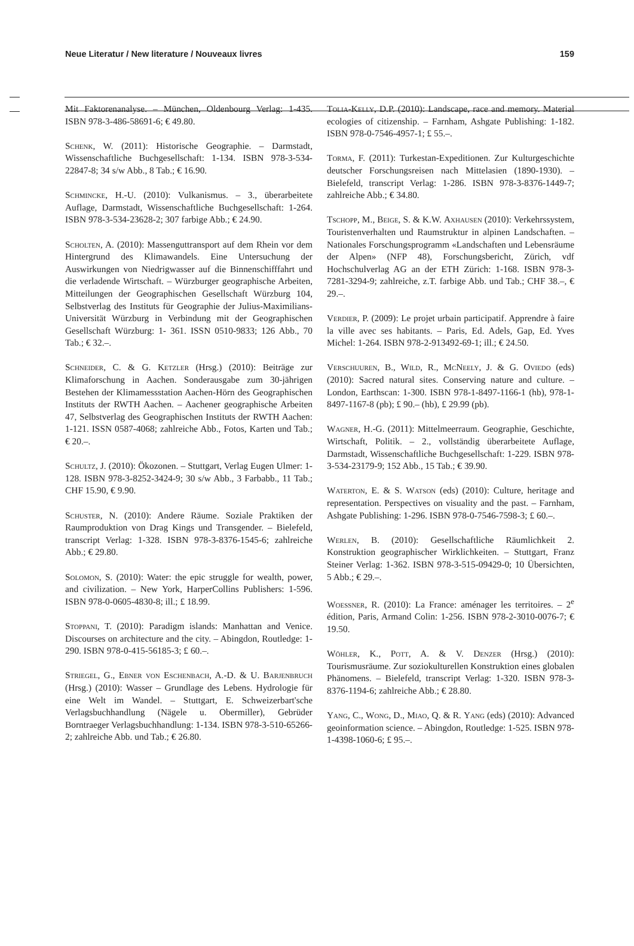Neue Literatur / New literature / Nouveaux livres 159
Mit Faktorenanalyse. – München, Oldenbourg Verlag: 1-435. ISBN 978-3-486-58691-6; € 49.80.
Schenk, W. (2011): Historische Geographie. – Darmstadt, Wissenschaftliche Buchgesellschaft: 1-134. ISBN 978-3-534-22847-8; 34 s/w Abb., 8 Tab.; € 16.90.
Schmincke, H.-U. (2010): Vulkanismus. – 3., überarbeitete Auflage, Darmstadt, Wissenschaftliche Buchgesellschaft: 1-264. ISBN 978-3-534-23628-2; 307 farbige Abb.; € 24.90.
Scholten, A. (2010): Massenguttransport auf dem Rhein vor dem Hintergrund des Klimawandels. Eine Untersuchung der Auswirkungen von Niedrigwasser auf die Binnenschifffahrt und die verladende Wirtschaft. – Würzburger geographische Arbeiten, Mitteilungen der Geographischen Gesellschaft Würzburg 104, Selbstverlag des Instituts für Geographie der Julius-Maximilians-Universität Würzburg in Verbindung mit der Geographischen Gesellschaft Würzburg: 1- 361. ISSN 0510-9833; 126 Abb., 70 Tab.; € 32.–.
Schneider, C. & G. Ketzler (Hrsg.) (2010): Beiträge zur Klimaforschung in Aachen. Sonderausgabe zum 30-jährigen Bestehen der Klimamessstation Aachen-Hörn des Geographischen Instituts der RWTH Aachen. – Aachener geographische Arbeiten 47, Selbstverlag des Geographischen Instituts der RWTH Aachen: 1-121. ISSN 0587-4068; zahlreiche Abb., Fotos, Karten und Tab.; € 20.–.
Schultz, J. (2010): Ökozonen. – Stuttgart, Verlag Eugen Ulmer: 1-128. ISBN 978-3-8252-3424-9; 30 s/w Abb., 3 Farbabb., 11 Tab.; CHF 15.90, € 9.90.
Schuster, N. (2010): Andere Räume. Soziale Praktiken der Raumproduktion von Drag Kings und Transgender. – Bielefeld, transcript Verlag: 1-328. ISBN 978-3-8376-1545-6; zahlreiche Abb.; € 29.80.
Solomon, S. (2010): Water: the epic struggle for wealth, power, and civilization. – New York, HarperCollins Publishers: 1-596. ISBN 978-0-0605-4830-8; ill.; £ 18.99.
Stoppani, T. (2010): Paradigm islands: Manhattan and Venice. Discourses on architecture and the city. – Abingdon, Routledge: 1-290. ISBN 978-0-415-56185-3; £ 60.–.
Striegel, G., Ebner von Eschenbach, A.-D. & U. Barjenbruch (Hrsg.) (2010): Wasser – Grundlage des Lebens. Hydrologie für eine Welt im Wandel. – Stuttgart, E. Schweizerbart'sche Verlagsbuchhandlung (Nägele u. Obermiller), Gebrüder Borntraeger Verlagsbuchhandlung: 1-134. ISBN 978-3-510-65266-2; zahlreiche Abb. und Tab.; € 26.80.
Tolia-Kelly, D.P. (2010): Landscape, race and memory. Material ecologies of citizenship. – Farnham, Ashgate Publishing: 1-182. ISBN 978-0-7546-4957-1; £ 55.–.
Torma, F. (2011): Turkestan-Expeditionen. Zur Kulturgeschichte deutscher Forschungsreisen nach Mittelasien (1890-1930). – Bielefeld, transcript Verlag: 1-286. ISBN 978-3-8376-1449-7; zahlreiche Abb.; € 34.80.
Tschopp, M., Beige, S. & K.W. Axhausen (2010): Verkehrssystem, Touristenverhalten und Raumstruktur in alpinen Landschaften. – Nationales Forschungsprogramm «Landschaften und Lebensräume der Alpen» (NFP 48), Forschungsbericht, Zürich, vdf Hochschulverlag AG an der ETH Zürich: 1-168. ISBN 978-3-7281-3294-9; zahlreiche, z.T. farbige Abb. und Tab.; CHF 38.–, € 29.–.
Verdier, P. (2009): Le projet urbain participatif. Apprendre à faire la ville avec ses habitants. – Paris, Ed. Adels, Gap, Ed. Yves Michel: 1-264. ISBN 978-2-913492-69-1; ill.; € 24.50.
Verschuuren, B., Wild, R., McNeely, J. & G. Oviedo (eds) (2010): Sacred natural sites. Conserving nature and culture. – London, Earthscan: 1-300. ISBN 978-1-8497-1166-1 (hb), 978-1-8497-1167-8 (pb); £ 90.– (hb), £ 29.99 (pb).
Wagner, H.-G. (2011): Mittelmeerraum. Geographie, Geschichte, Wirtschaft, Politik. – 2., vollständig überarbeitete Auflage, Darmstadt, Wissenschaftliche Buchgesellschaft: 1-229. ISBN 978-3-534-23179-9; 152 Abb., 15 Tab.; € 39.90.
Waterton, E. & S. Watson (eds) (2010): Culture, heritage and representation. Perspectives on visuality and the past. – Farnham, Ashgate Publishing: 1-296. ISBN 978-0-7546-7598-3; £ 60.–.
Werlen, B. (2010): Gesellschaftliche Räumlichkeit 2. Konstruktion geographischer Wirklichkeiten. – Stuttgart, Franz Steiner Verlag: 1-362. ISBN 978-3-515-09429-0; 10 Übersichten, 5 Abb.; € 29.–.
Woessner, R. (2010): La France: aménager les territoires. – 2<sup>e</sup> édition, Paris, Armand Colin: 1-256. ISBN 978-2-3010-0076-7; € 19.50.
Wöhler, K., Pott, A. & V. Denzer (Hrsg.) (2010): Tourismusräume. Zur soziokulturellen Konstruktion eines globalen Phänomens. – Bielefeld, transcript Verlag: 1-320. ISBN 978-3-8376-1194-6; zahlreiche Abb.; € 28.80.
Yang, C., Wong, D., Miao, Q. & R. Yang (eds) (2010): Advanced geoinformation science. – Abingdon, Routledge: 1-525. ISBN 978-1-4398-1060-6; £ 95.–.